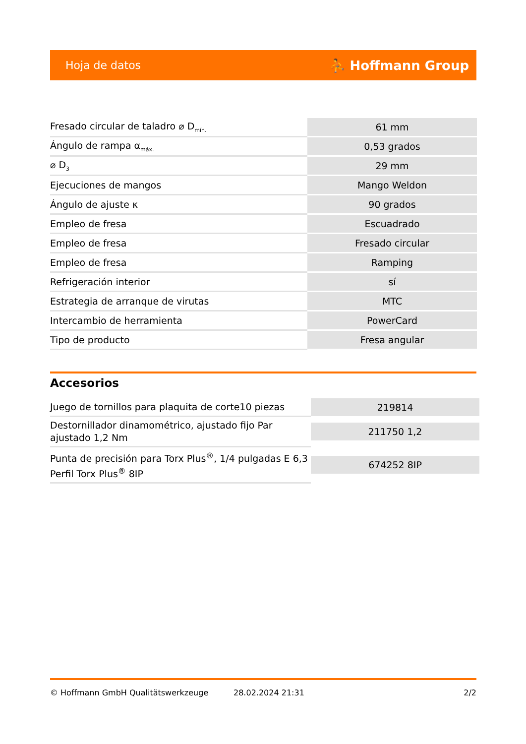Hoja de datos ⛹ Hoffmann Group
| Fresado circular de taladro ⌀ D<sub>mín.</sub> | 61 mm |
| Ángulo de rampa α<sub>máx.</sub> | 0,53 grados |
| ⌀ D<sub>3</sub> | 29 mm |
| Ejecuciones de mangos | Mango Weldon |
| Ángulo de ajuste κ | 90 grados |
| Empleo de fresa | Escuadrado |
| Empleo de fresa | Fresado circular |
| Empleo de fresa | Ramping |
| Refrigeración interior | sí |
| Estrategia de arranque de virutas | MTC |
| Intercambio de herramienta | PowerCard |
| Tipo de producto | Fresa angular |
Accesorios
| Juego de tornillos para plaquita de corte10 piezas | 219814 |
| Destornillador dinamométrico, ajustado fijo Par ajustado 1,2 Nm | 211750 1,2 |
| Punta de precisión para Torx Plus<sup>®</sup>, 1/4 pulgadas E 6,3 Perfil Torx Plus<sup>®</sup> 8IP | 674252 8IP |
© Hoffmann GmbH Qualitätswerkzeuge 28.02.2024 21:31 2/2